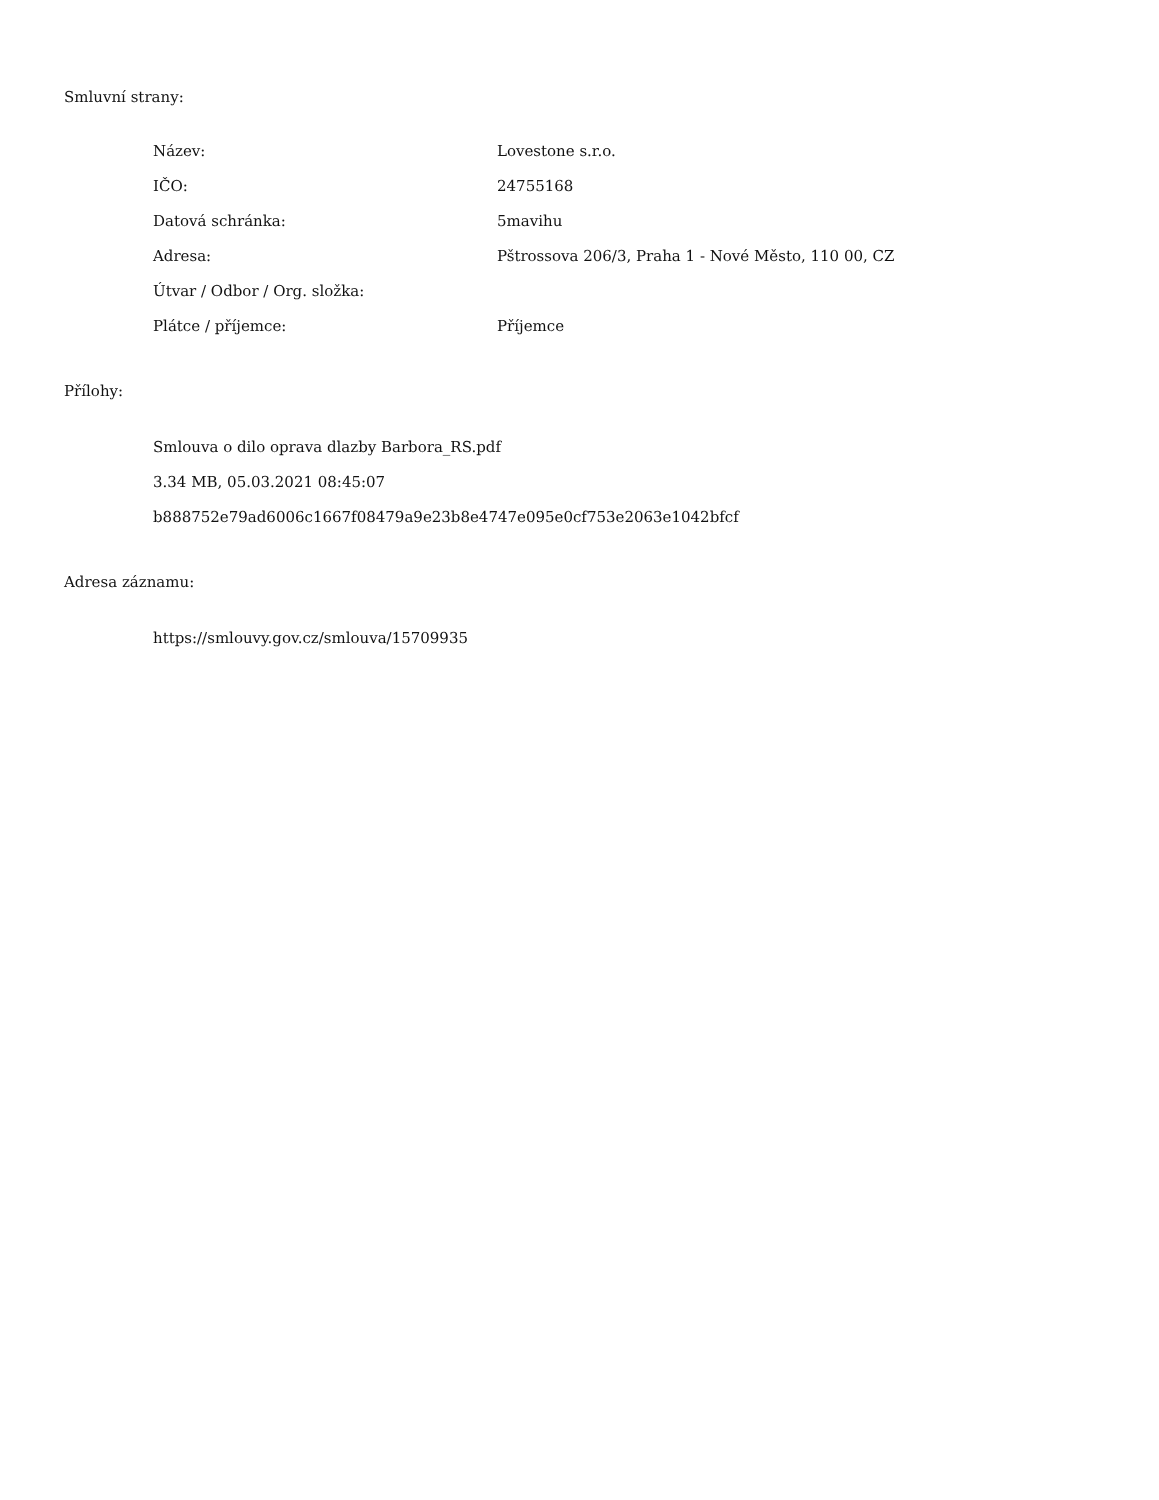Smluvní strany:
| Název: | Lovestone s.r.o. |
| IČO: | 24755168 |
| Datová schránka: | 5mavihu |
| Adresa: | Pštrossova 206/3, Praha 1 - Nové Město, 110 00, CZ |
| Útvar / Odbor / Org. složka: | |
| Plátce / příjemce: | Příjemce |
Přílohy:
Smlouva o dilo oprava dlazby Barbora_RS.pdf
3.34 MB, 05.03.2021 08:45:07
b888752e79ad6006c1667f08479a9e23b8e4747e095e0cf753e2063e1042bfcf
Adresa záznamu:
https://smlouvy.gov.cz/smlouva/15709935